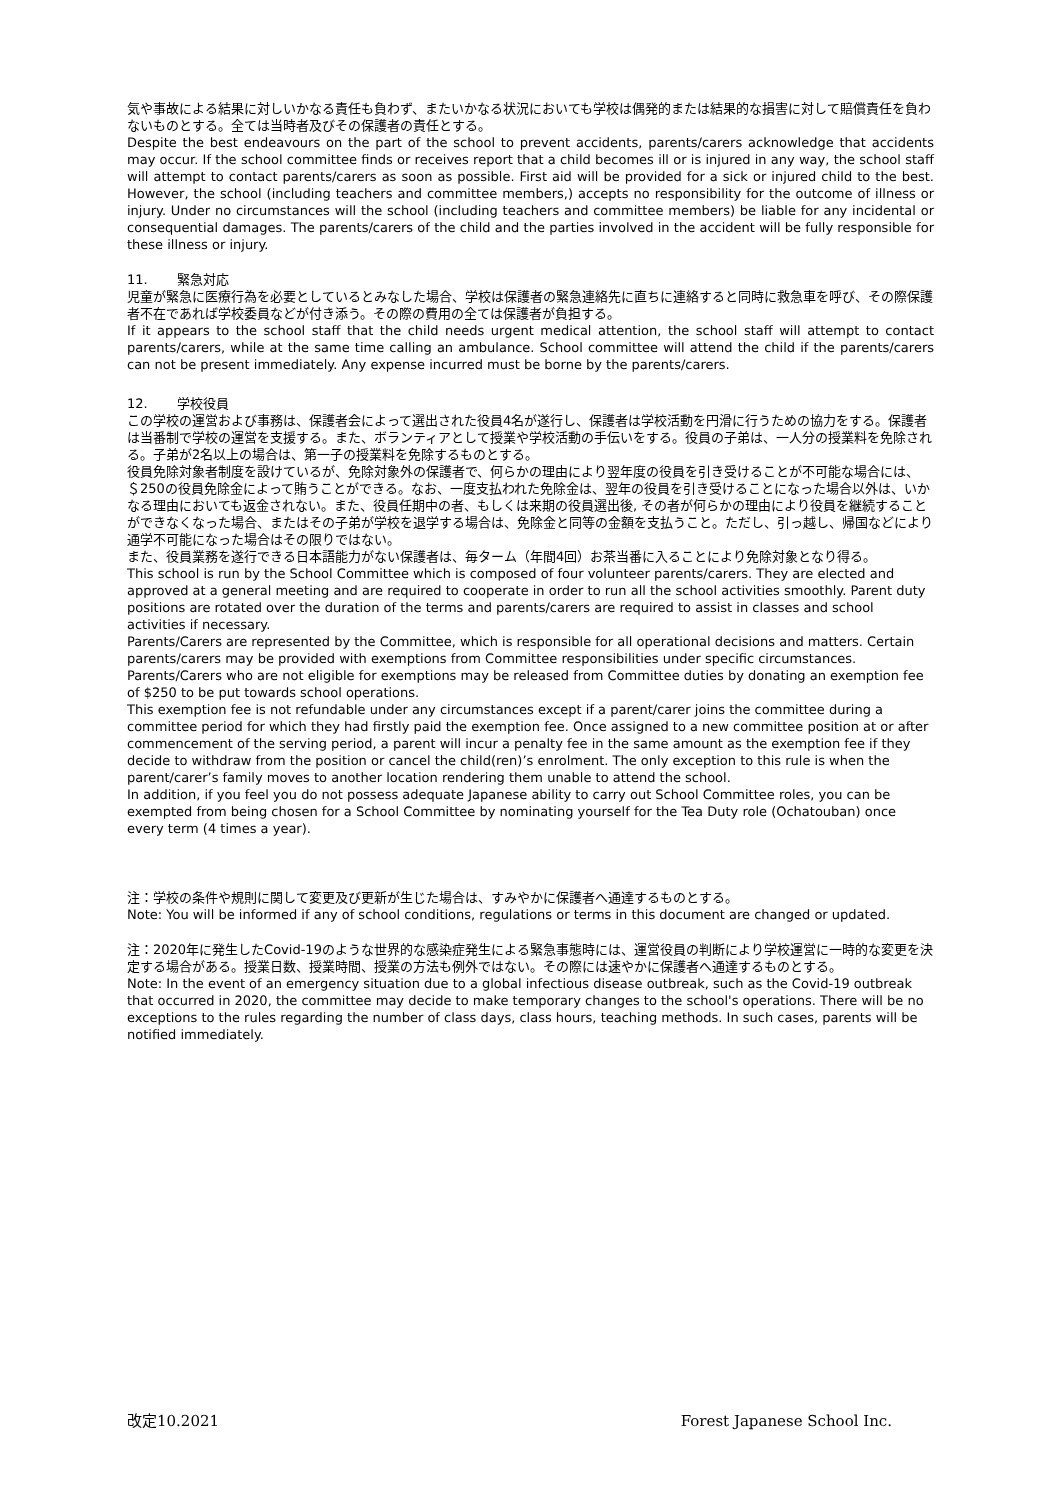気や事故による結果に対しいかなる責任も負わず、またいかなる状況においても学校は偶発的または結果的な損害に対して賠償責任を負わないものとする。全ては当時者及びその保護者の責任とする。
Despite the best endeavours on the part of the school to prevent accidents, parents/carers acknowledge that accidents may occur. If the school committee finds or receives report that a child becomes ill or is injured in any way, the school staff will attempt to contact parents/carers as soon as possible. First aid will be provided for a sick or injured child to the best. However, the school (including teachers and committee members,) accepts no responsibility for the outcome of illness or injury. Under no circumstances will the school (including teachers and committee members) be liable for any incidental or consequential damages. The parents/carers of the child and the parties involved in the accident will be fully responsible for these illness or injury.
11. 緊急対応
児童が緊急に医療行為を必要としているとみなした場合、学校は保護者の緊急連絡先に直ちに連絡すると同時に救急車を呼び、その際保護者不在であれば学校委員などが付き添う。その際の費用の全ては保護者が負担する。
If it appears to the school staff that the child needs urgent medical attention, the school staff will attempt to contact parents/carers, while at the same time calling an ambulance. School committee will attend the child if the parents/carers can not be present immediately. Any expense incurred must be borne by the parents/carers.
12. 学校役員
この学校の運営および事務は、保護者会によって選出された役員4名が遂行し、保護者は学校活動を円滑に行うための協力をする。保護者は当番制で学校の運営を支援する。また、ボランティアとして授業や学校活動の手伝いをする。役員の子弟は、一人分の授業料を免除される。子弟が2名以上の場合は、第一子の授業料を免除するものとする。
役員免除対象者制度を設けているが、免除対象外の保護者で、何らかの理由により翌年度の役員を引き受けることが不可能な場合には、＄250の役員免除金によって賄うことができる。なお、一度支払われた免除金は、翌年の役員を引き受けることになった場合以外は、いかなる理由においても返金されない。また、役員任期中の者、もしくは来期の役員選出後, その者が何らかの理由により役員を継続することができなくなった場合、またはその子弟が学校を退学する場合は、免除金と同等の金額を支払うこと。ただし、引っ越し、帰国などにより通学不可能になった場合はその限りではない。
また、役員業務を遂行できる日本語能力がない保護者は、毎ターム（年間4回）お茶当番に入ることにより免除対象となり得る。
This school is run by the School Committee which is composed of four volunteer parents/carers. They are elected and approved at a general meeting and are required to cooperate in order to run all the school activities smoothly. Parent duty positions are rotated over the duration of the terms and parents/carers are required to assist in classes and school activities if necessary.
Parents/Carers are represented by the Committee, which is responsible for all operational decisions and matters. Certain parents/carers may be provided with exemptions from Committee responsibilities under specific circumstances. Parents/Carers who are not eligible for exemptions may be released from Committee duties by donating an exemption fee of $250 to be put towards school operations.
This exemption fee is not refundable under any circumstances except if a parent/carer joins the committee during a committee period for which they had firstly paid the exemption fee. Once assigned to a new committee position at or after commencement of the serving period, a parent will incur a penalty fee in the same amount as the exemption fee if they decide to withdraw from the position or cancel the child(ren)’s enrolment. The only exception to this rule is when the parent/carer’s family moves to another location rendering them unable to attend the school.
In addition, if you feel you do not possess adequate Japanese ability to carry out School Committee roles, you can be exempted from being chosen for a School Committee by nominating yourself for the Tea Duty role (Ochatouban) once every term (4 times a year).
注：学校の条件や規則に関して変更及び更新が生じた場合は、すみやかに保護者へ通達するものとする。
Note: You will be informed if any of school conditions, regulations or terms in this document are changed or updated.
注：2020年に発生したCovid-19のような世界的な感染症発生による緊急事態時には、運営役員の判断により学校運営に一時的な変更を決定する場合がある。授業日数、授業時間、授業の方法も例外ではない。その際には速やかに保護者へ通達するものとする。
Note: In the event of an emergency situation due to a global infectious disease outbreak, such as the Covid-19 outbreak that occurred in 2020, the committee may decide to make temporary changes to the school's operations. There will be no exceptions to the rules regarding the number of class days, class hours, teaching methods. In such cases, parents will be notified immediately.
改定10.2021 Forest Japanese School Inc.